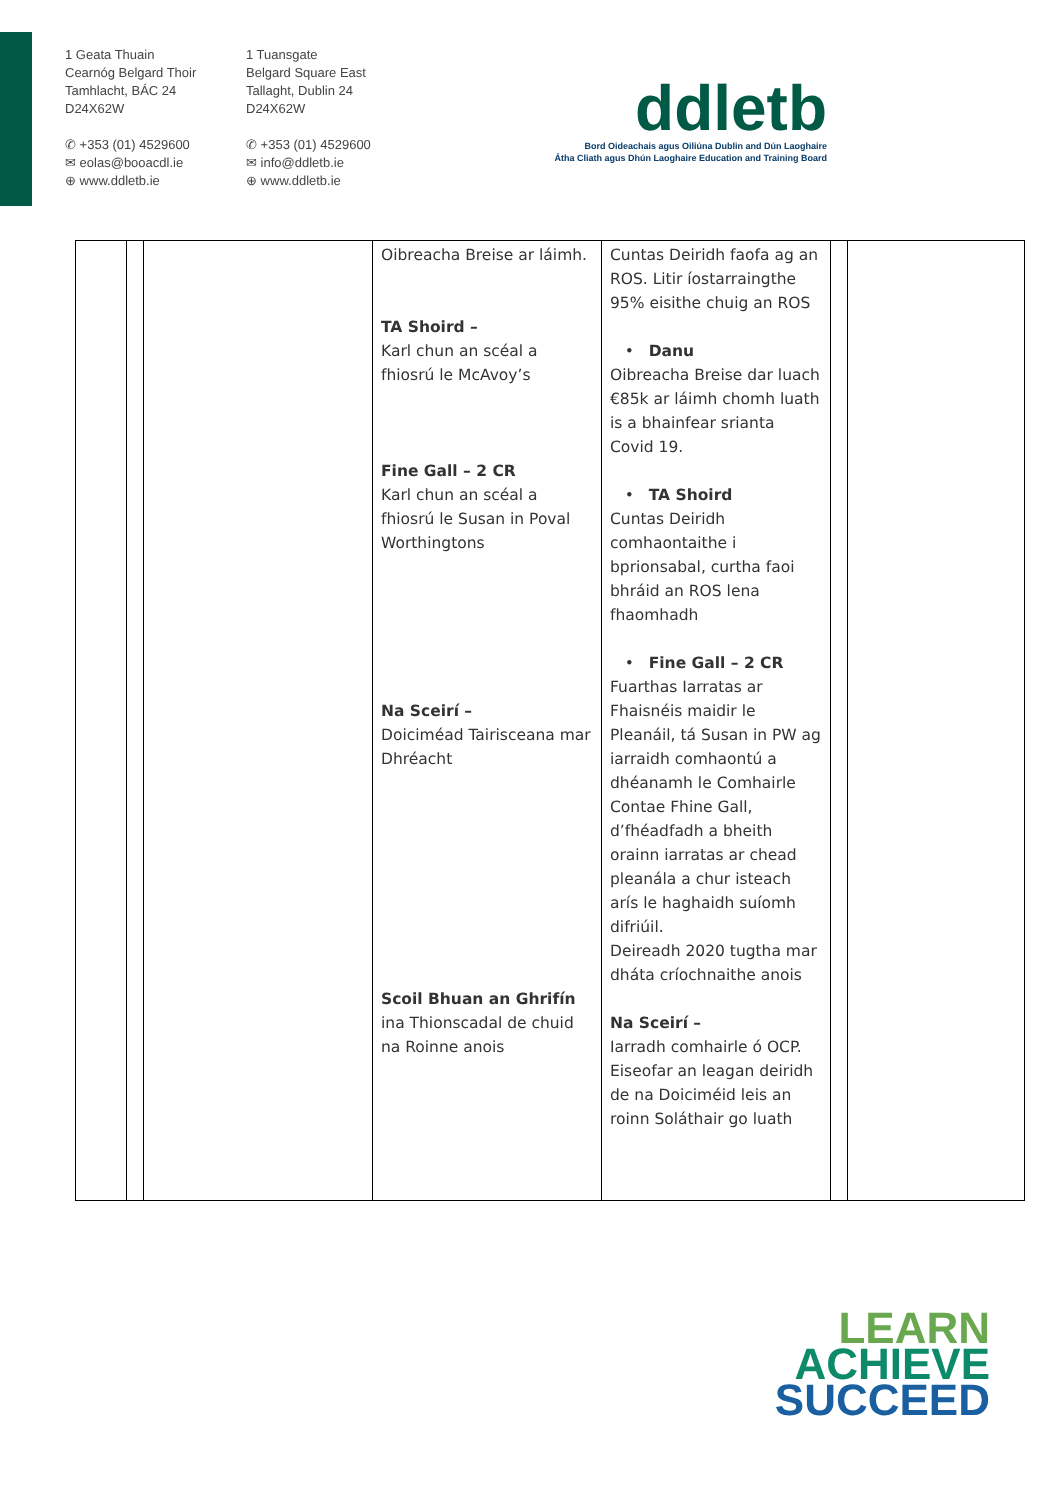1 Geata Thuain
Cearnóg Belgard Thoir
Tamhlacht, BÁC 24
D24X62W
✆ +353 (01) 4529600
✉ eolas@booacdl.ie
⊕ www.ddletb.ie
1 Tuansgate
Belgard Square East
Tallaght, Dublin 24
D24X62W
✆ +353 (01) 4529600
✉ info@ddletb.ie
⊕ www.ddletb.ie
ddletb
Bord Oideachais agus Oiliúna Dublin and Dún Laoghaire
Átha Cliath agus Dhún Laoghaire Education and Training Board
| | | | Oibreacha Breise ar láimh. TA Shoird – Karl chun an scéal a fhiosrú le McAvoy’s Fine Gall – 2 CR Karl chun an scéal a fhiosrú le Susan in Poval Worthingtons Na Sceirí – Doiciméad Tairisceana mar Dhréacht Scoil Bhuan an Ghrifín ina Thionscadal de chuid na Roinne anois | Cuntas Deiridh faofa ag an ROS. Litir íostarraingthe 95% eisithe chuig an ROS • Danu Oibreacha Breise dar luach €85k ar láimh chomh luath is a bhainfear srianta Covid 19. • TA Shoird Cuntas Deiridh comhaontaithe i bprionsabal, curtha faoi bhráid an ROS lena fhaomhadh • Fine Gall – 2 CR Fuarthas Iarratas ar Fhaisnéis maidir le Pleanáil, tá Susan in PW ag iarraidh comhaontú a dhéanamh le Comhairle Contae Fhine Gall, d’fhéadfadh a bheith orainn iarratas ar chead pleanála a chur isteach arís le haghaidh suíomh difriúil. Deireadh 2020 tugtha mar dháta críochnaithe anois Na Sceirí – Iarradh comhairle ó OCP. Eiseofar an leagan deiridh de na Doiciméid leis an roinn Soláthair go luath | | |
LEARN
ACHIEVE
SUCCEED